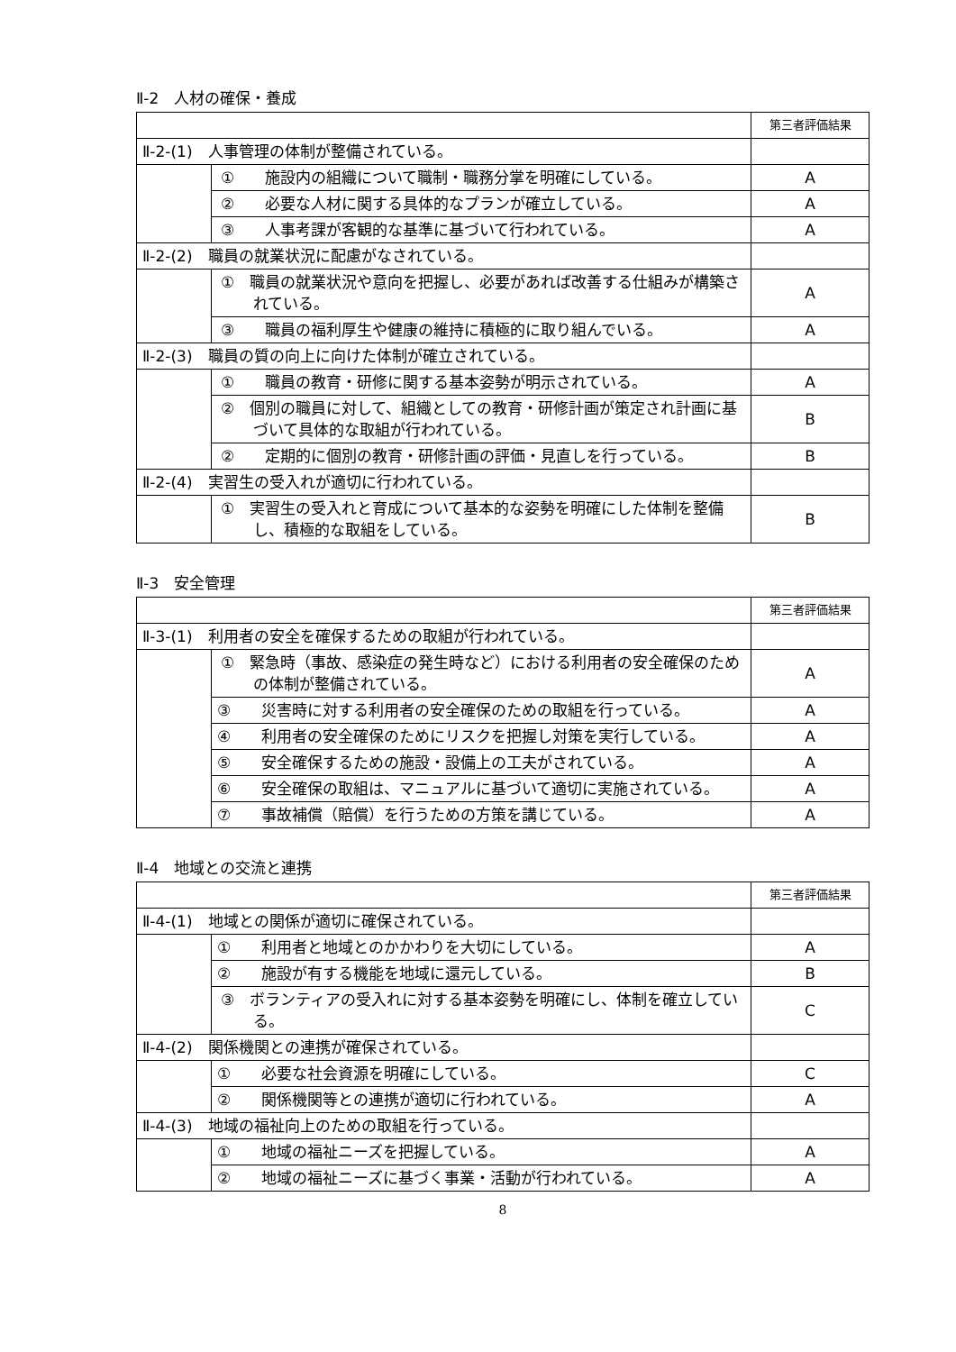Ⅱ-2　人材の確保・養成
| | | 第三者評価結果 |
| Ⅱ-2-(1) 人事管理の体制が整備されている。 | | |
| | ① 施設内の組織について職制・職務分掌を明確にしている。 | A |
| | ② 必要な人材に関する具体的なプランが確立している。 | A |
| | ③ 人事考課が客観的な基準に基づいて行われている。 | A |
| Ⅱ-2-(2) 職員の就業状況に配慮がなされている。 | | |
| | ① 職員の就業状況や意向を把握し、必要があれば改善する仕組みが構築されている。 | A |
| | ③ 職員の福利厚生や健康の維持に積極的に取り組んでいる。 | A |
| Ⅱ-2-(3) 職員の質の向上に向けた体制が確立されている。 | | |
| | ① 職員の教育・研修に関する基本姿勢が明示されている。 | A |
| | ② 個別の職員に対して、組織としての教育・研修計画が策定され計画に基づいて具体的な取組が行われている。 | B |
| | ② 定期的に個別の教育・研修計画の評価・見直しを行っている。 | B |
| Ⅱ-2-(4) 実習生の受入れが適切に行われている。 | | |
| | ① 実習生の受入れと育成について基本的な姿勢を明確にした体制を整備し、積極的な取組をしている。 | B |
Ⅱ-3　安全管理
| | | 第三者評価結果 |
| Ⅱ-3-(1) 利用者の安全を確保するための取組が行われている。 | | |
| | ① 緊急時（事故、感染症の発生時など）における利用者の安全確保のための体制が整備されている。 | A |
| | ③ 災害時に対する利用者の安全確保のための取組を行っている。 | A |
| | ④ 利用者の安全確保のためにリスクを把握し対策を実行している。 | A |
| | ⑤ 安全確保するための施設・設備上の工夫がされている。 | A |
| | ⑥ 安全確保の取組は、マニュアルに基づいて適切に実施されている。 | A |
| | ⑦ 事故補償（賠償）を行うための方策を講じている。 | A |
Ⅱ-4　地域との交流と連携
| | | 第三者評価結果 |
| Ⅱ-4-(1) 地域との関係が適切に確保されている。 | | |
| | ① 利用者と地域とのかかわりを大切にしている。 | A |
| | ② 施設が有する機能を地域に還元している。 | B |
| | ③ ボランティアの受入れに対する基本姿勢を明確にし、体制を確立している。 | C |
| Ⅱ-4-(2) 関係機関との連携が確保されている。 | | |
| | ① 必要な社会資源を明確にしている。 | C |
| | ② 関係機関等との連携が適切に行われている。 | A |
| Ⅱ-4-(3) 地域の福祉向上のための取組を行っている。 | | |
| | ① 地域の福祉ニーズを把握している。 | A |
| | ② 地域の福祉ニーズに基づく事業・活動が行われている。 | A |
8